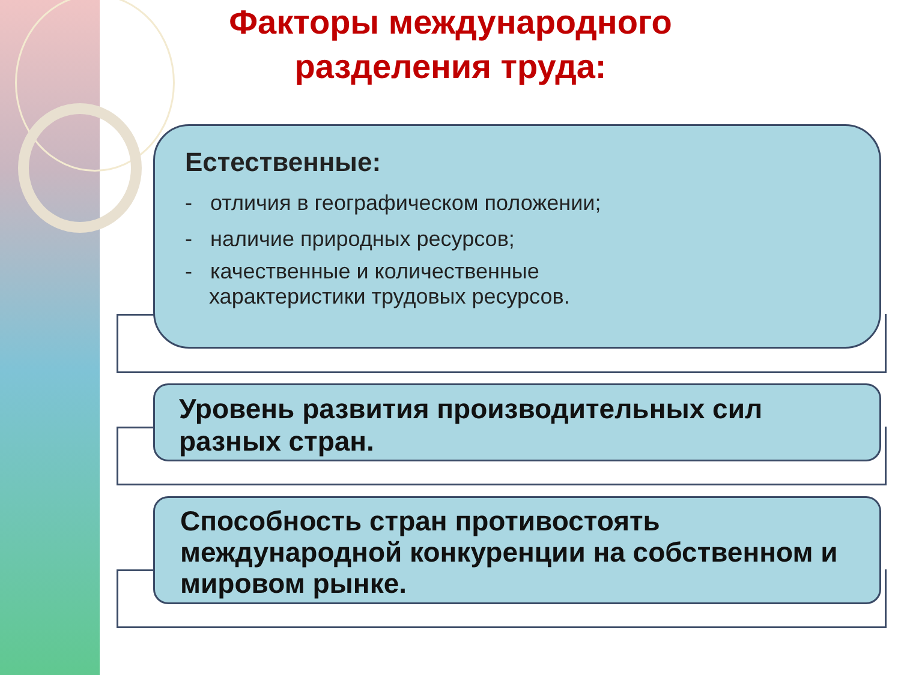Факторы международного
разделения труда:
Естественные:
- отличия в географическом положении;
- наличие природных ресурсов;
- качественные и количественные
характеристики трудовых ресурсов.
Уровень развития производительных сил разных стран.
Способность стран противостоять международной конкуренции на собственном и мировом рынке.